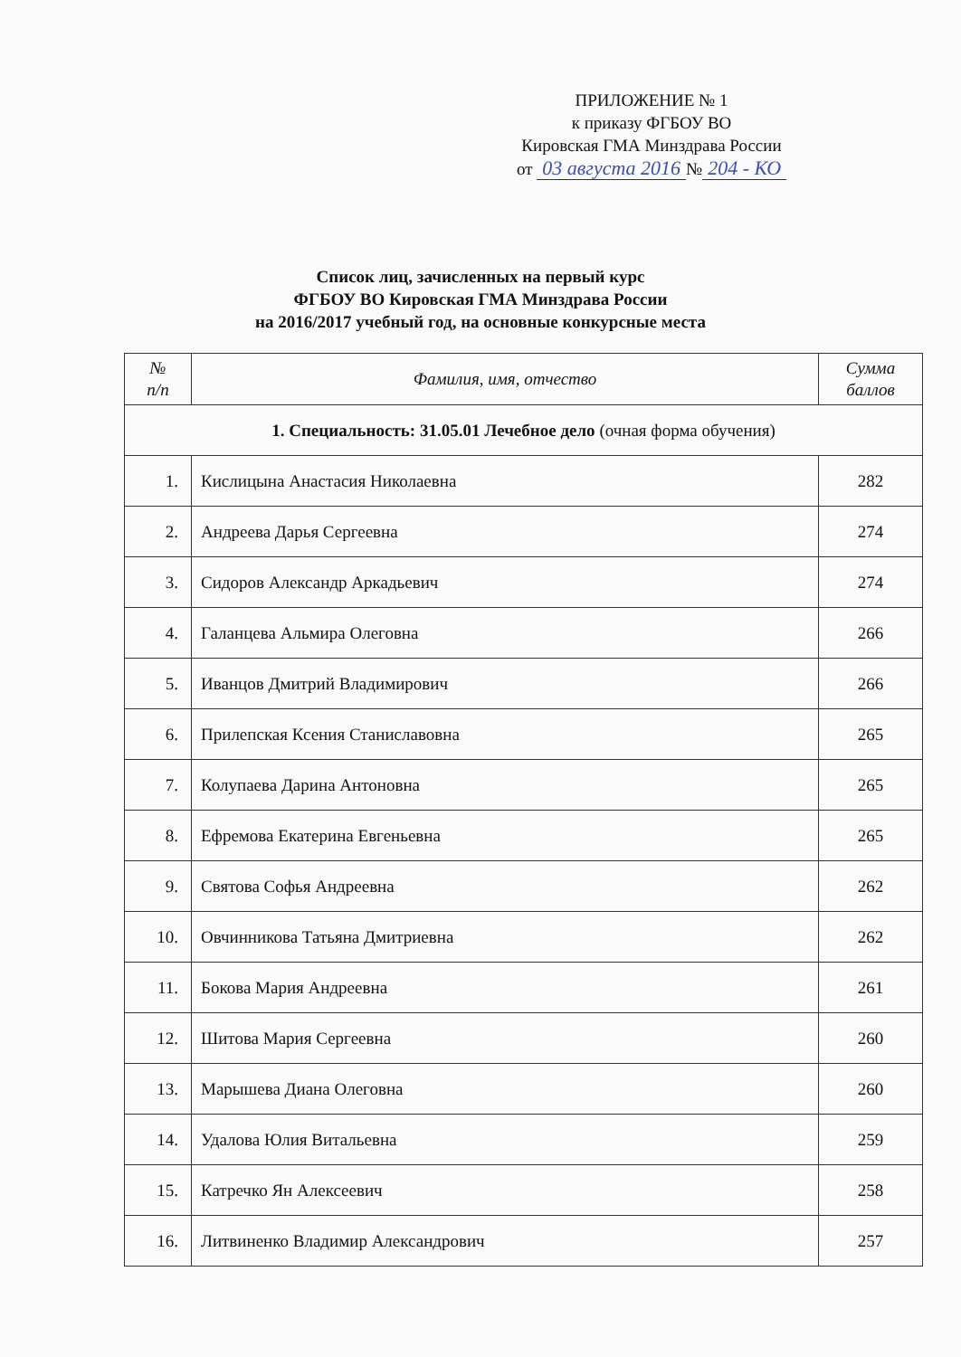ПРИЛОЖЕНИЕ № 1
к приказу ФГБОУ ВО
Кировская ГМА Минздрава России
от 03 августа 2016 № 204 - КО
Список лиц, зачисленных на первый курс
ФГБОУ ВО Кировская ГМА Минздрава России
на 2016/2017 учебный год, на основные конкурсные места
| № п/п | Фамилия, имя, отчество | Сумма баллов |
| --- | --- | --- |
| 1. Специальность: 31.05.01 Лечебное дело (очная форма обучения) | | |
| 1. | Кислицына Анастасия Николаевна | 282 |
| 2. | Андреева Дарья Сергеевна | 274 |
| 3. | Сидоров Александр Аркадьевич | 274 |
| 4. | Галанцева Альмира Олеговна | 266 |
| 5. | Иванцов Дмитрий Владимирович | 266 |
| 6. | Прилепская Ксения Станиславовна | 265 |
| 7. | Колупаева Дарина Антоновна | 265 |
| 8. | Ефремова Екатерина Евгеньевна | 265 |
| 9. | Святова Софья Андреевна | 262 |
| 10. | Овчинникова Татьяна Дмитриевна | 262 |
| 11. | Бокова Мария Андреевна | 261 |
| 12. | Шитова Мария Сергеевна | 260 |
| 13. | Марышева Диана Олеговна | 260 |
| 14. | Удалова Юлия Витальевна | 259 |
| 15. | Катречко Ян Алексеевич | 258 |
| 16. | Литвиненко Владимир Александрович | 257 |